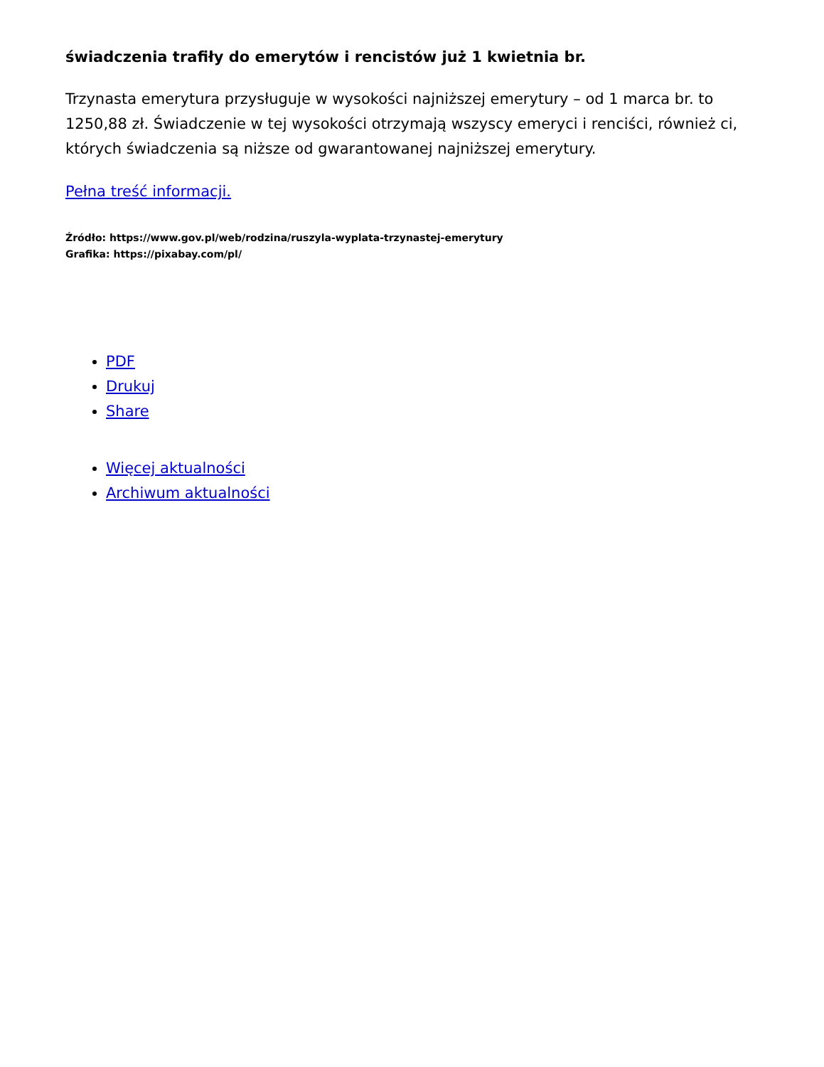świadczenia trafiły do emerytów i rencistów już 1 kwietnia br.
Trzynasta emerytura przysługuje w wysokości najniższej emerytury – od 1 marca br. to 1250,88 zł. Świadczenie w tej wysokości otrzymają wszyscy emeryci i renciści, również ci, których świadczenia są niższe od gwarantowanej najniższej emerytury.
Pełna treść informacji.
Źródło: https://www.gov.pl/web/rodzina/ruszyla-wyplata-trzynastej-emerytury
Grafika: https://pixabay.com/pl/
PDF
Drukuj
Share
Więcej aktualności
Archiwum aktualności